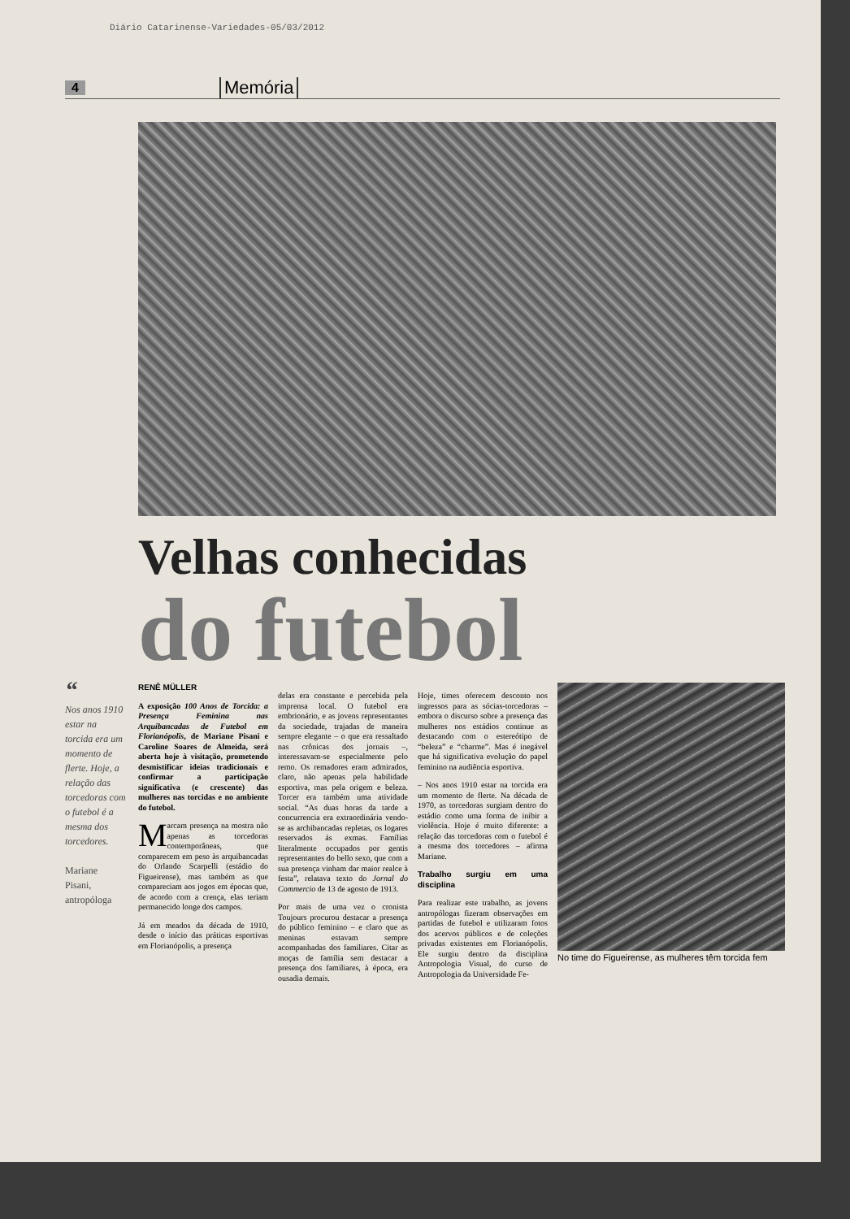Diário Catarinense-Variedades-05/03/2012
4 Memória
Velhas conhecidas
do futebol
“
Nos anos 1910 estar na torcida era um momento de flerte. Hoje, a relação das torcedoras com o futebol é a mesma dos torcedores.
Mariane Pisani,
antropóloga
RENÊ MÜLLER
A exposição 100 Anos de Torcida: a Presença Feminina nas Arquibancadas de Futebol em Florianópolis, de Mariane Pisani e Caroline Soares de Almeida, será aberta hoje à visitação, prometendo desmistificar ideias tradicionais e confirmar a participação significativa (e crescente) das mulheres nas torcidas e no ambiente do futebol.
Marcam presença na mostra não apenas as torcedoras contemporâneas, que comparecem em peso às arquibancadas do Orlando Scarpelli (estádio do Figueirense), mas também as que compareciam aos jogos em épocas que, de acordo com a crença, elas teriam permanecido longe dos campos.
Já em meados da década de 1910, desde o início das práticas esportivas em Florianópolis, a presença
delas era constante e percebida pela imprensa local. O futebol era embrionário, e as jovens representantes da sociedade, trajadas de maneira sempre elegante – o que era ressaltado nas crônicas dos jornais –, interessavam-se especialmente pelo remo. Os remadores eram admirados, claro, não apenas pela habilidade esportiva, mas pela origem e beleza. Torcer era também uma atividade social. “As duas horas da tarde a concurrencia era extraordinária vendo-se as archibancadas repletas, os logares reservados ás exmas. Famílias literalmente occupados por gentis representantes do bello sexo, que com a sua presença vinham dar maior realce à festa”, relatava texto do Jornal do Commercio de 13 de agosto de 1913.
Por mais de uma vez o cronista Toujours procurou destacar a presença do público feminino – e claro que as meninas estavam sempre acompanhadas dos familiares. Citar as moças de família sem destacar a presença dos familiares, à época, era ousadia demais.
Hoje, times oferecem desconto nos ingressos para as sócias-torcedoras – embora o discurso sobre a presença das mulheres nos estádios continue as destacando com o estereótipo de “beleza” e “charme”. Mas é inegável que há significativa evolução do papel feminino na audiência esportiva.
– Nos anos 1910 estar na torcida era um momento de flerte. Na década de 1970, as torcedoras surgiam dentro do estádio como uma forma de inibir a violência. Hoje é muito diferente: a relação das torcedoras com o futebol é a mesma dos torcedores – afirma Mariane.
Trabalho surgiu em uma disciplina
Para realizar este trabalho, as jovens antropólogas fizeram observações em partidas de futebol e utilizaram fotos dos acervos públicos e de coleções privadas existentes em Florianópolis. Ele surgiu dentro da disciplina Antropologia Visual, do curso de Antropologia da Universidade Fe-
No time do Figueirense, as mulheres têm torcida fem